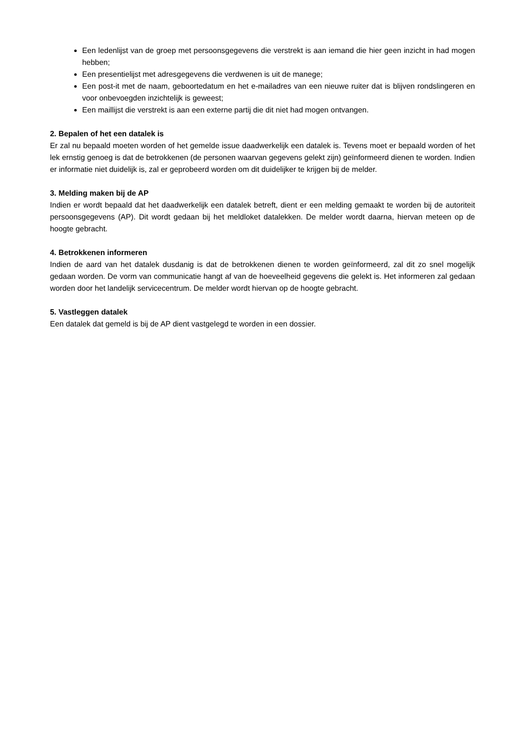Een ledenlijst van de groep met persoonsgegevens die verstrekt is aan iemand die hier geen inzicht in had mogen hebben;
Een presentielijst met adresgegevens die verdwenen is uit de manege;
Een post-it met de naam, geboortedatum en het e-mailadres van een nieuwe ruiter dat is blijven rondslingeren en voor onbevoegden inzichtelijk is geweest;
Een maillijst die verstrekt is aan een externe partij die dit niet had mogen ontvangen.
2. Bepalen of het een datalek is
Er zal nu bepaald moeten worden of het gemelde issue daadwerkelijk een datalek is. Tevens moet er bepaald worden of het lek ernstig genoeg is dat de betrokkenen (de personen waarvan gegevens gelekt zijn) geïnformeerd dienen te worden. Indien er informatie niet duidelijk is, zal er geprobeerd worden om dit duidelijker te krijgen bij de melder.
3. Melding maken bij de AP
Indien er wordt bepaald dat het daadwerkelijk een datalek betreft, dient er een melding gemaakt te worden bij de autoriteit persoonsgegevens (AP). Dit wordt gedaan bij het meldloket datalekken. De melder wordt daarna, hiervan meteen op de hoogte gebracht.
4. Betrokkenen informeren
Indien de aard van het datalek dusdanig is dat de betrokkenen dienen te worden geïnformeerd, zal dit zo snel mogelijk gedaan worden. De vorm van communicatie hangt af van de hoeveelheid gegevens die gelekt is. Het informeren zal gedaan worden door het landelijk servicecentrum. De melder wordt hiervan op de hoogte gebracht.
5. Vastleggen datalek
Een datalek dat gemeld is bij de AP dient vastgelegd te worden in een dossier.